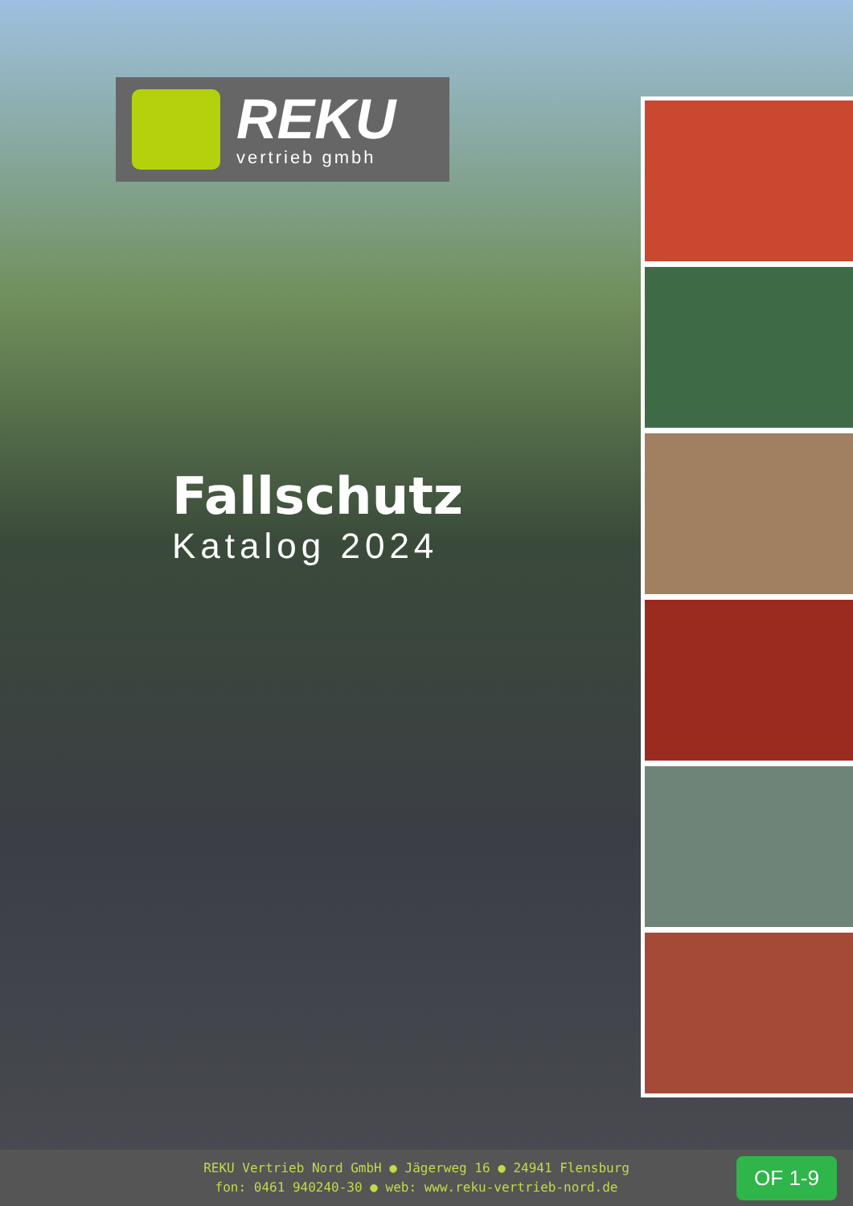REKU
vertrieb gmbh
Fallschutz
Katalog 2024
REKU Vertrieb Nord GmbH ● Jägerweg 16 ● 24941 Flensburg
fon: 0461 940240-30 ● web: www.reku-vertrieb-nord.de
OF 1-9